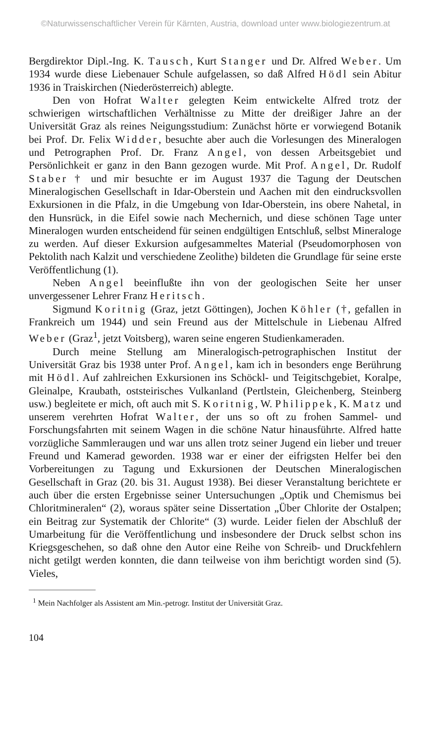©Naturwissenschaftlicher Verein für Kärnten, Austria, download unter www.biologiezentrum.at
Bergdirektor Dipl.-Ing. K. Tausch, Kurt Stanger und Dr. Alfred Weber. Um 1934 wurde diese Liebenauer Schule aufgelassen, so daß Alfred Hödl sein Abitur 1936 in Traiskirchen (Niederösterreich) ablegte.
Den von Hofrat Walter gelegten Keim entwickelte Alfred trotz der schwierigen wirtschaftlichen Verhältnisse zu Mitte der dreißiger Jahre an der Universität Graz als reines Neigungsstudium: Zunächst hörte er vorwiegend Botanik bei Prof. Dr. Felix Widder, besuchte aber auch die Vorlesungen des Mineralogen und Petrographen Prof. Dr. Franz Angel, von dessen Arbeitsgebiet und Persönlichkeit er ganz in den Bann gezogen wurde. Mit Prof. Angel, Dr. Rudolf Staber † und mir besuchte er im August 1937 die Tagung der Deutschen Mineralogischen Gesellschaft in Idar-Oberstein und Aachen mit den eindrucksvollen Exkursionen in die Pfalz, in die Umgebung von Idar-Oberstein, ins obere Nahetal, in den Hunsrück, in die Eifel sowie nach Mechernich, und diese schönen Tage unter Mineralogen wurden entscheidend für seinen endgültigen Entschluß, selbst Mineraloge zu werden. Auf dieser Exkursion aufgesammeltes Material (Pseudomorphosen von Pektolith nach Kalzit und verschiedene Zeolithe) bildeten die Grundlage für seine erste Veröffentlichung (1).
Neben Angel beeinflußte ihn von der geologischen Seite her unser unvergessener Lehrer Franz Heritsch.
Sigmund Koritnig (Graz, jetzt Göttingen), Jochen Köhler (†, gefallen in Frankreich um 1944) und sein Freund aus der Mittelschule in Liebenau Alfred Weber (Graz<sup>1</sup>, jetzt Voitsberg), waren seine engeren Studienkameraden.
Durch meine Stellung am Mineralogisch-petrographischen Institut der Universität Graz bis 1938 unter Prof. Angel, kam ich in besonders enge Berührung mit Hödl. Auf zahlreichen Exkursionen ins Schöckl- und Teigitschgebiet, Koralpe, Gleinalpe, Kraubath, oststeirisches Vulkanland (Pertlstein, Gleichenberg, Steinberg usw.) begleitete er mich, oft auch mit S. Koritnig, W. Philippek, K. Matz und unserem verehrten Hofrat Walter, der uns so oft zu frohen Sammel- und Forschungsfahrten mit seinem Wagen in die schöne Natur hinausführte. Alfred hatte vorzügliche Sammleraugen und war uns allen trotz seiner Jugend ein lieber und treuer Freund und Kamerad geworden. 1938 war er einer der eifrigsten Helfer bei den Vorbereitungen zu Tagung und Exkursionen der Deutschen Mineralogischen Gesellschaft in Graz (20. bis 31. August 1938). Bei dieser Veranstaltung berichtete er auch über die ersten Ergebnisse seiner Untersuchungen „Optik und Chemismus bei Chloritmineralen“ (2), woraus später seine Dissertation „Über Chlorite der Ostalpen; ein Beitrag zur Systematik der Chlorite“ (3) wurde. Leider fielen der Abschluß der Umarbeitung für die Veröffentlichung und insbesondere der Druck selbst schon ins Kriegsgeschehen, so daß ohne den Autor eine Reihe von Schreib- und Druckfehlern nicht getilgt werden konnten, die dann teilweise von ihm berichtigt worden sind (5). Vieles,
<sup>1</sup> Mein Nachfolger als Assistent am Min.-petrogr. Institut der Universität Graz.
104